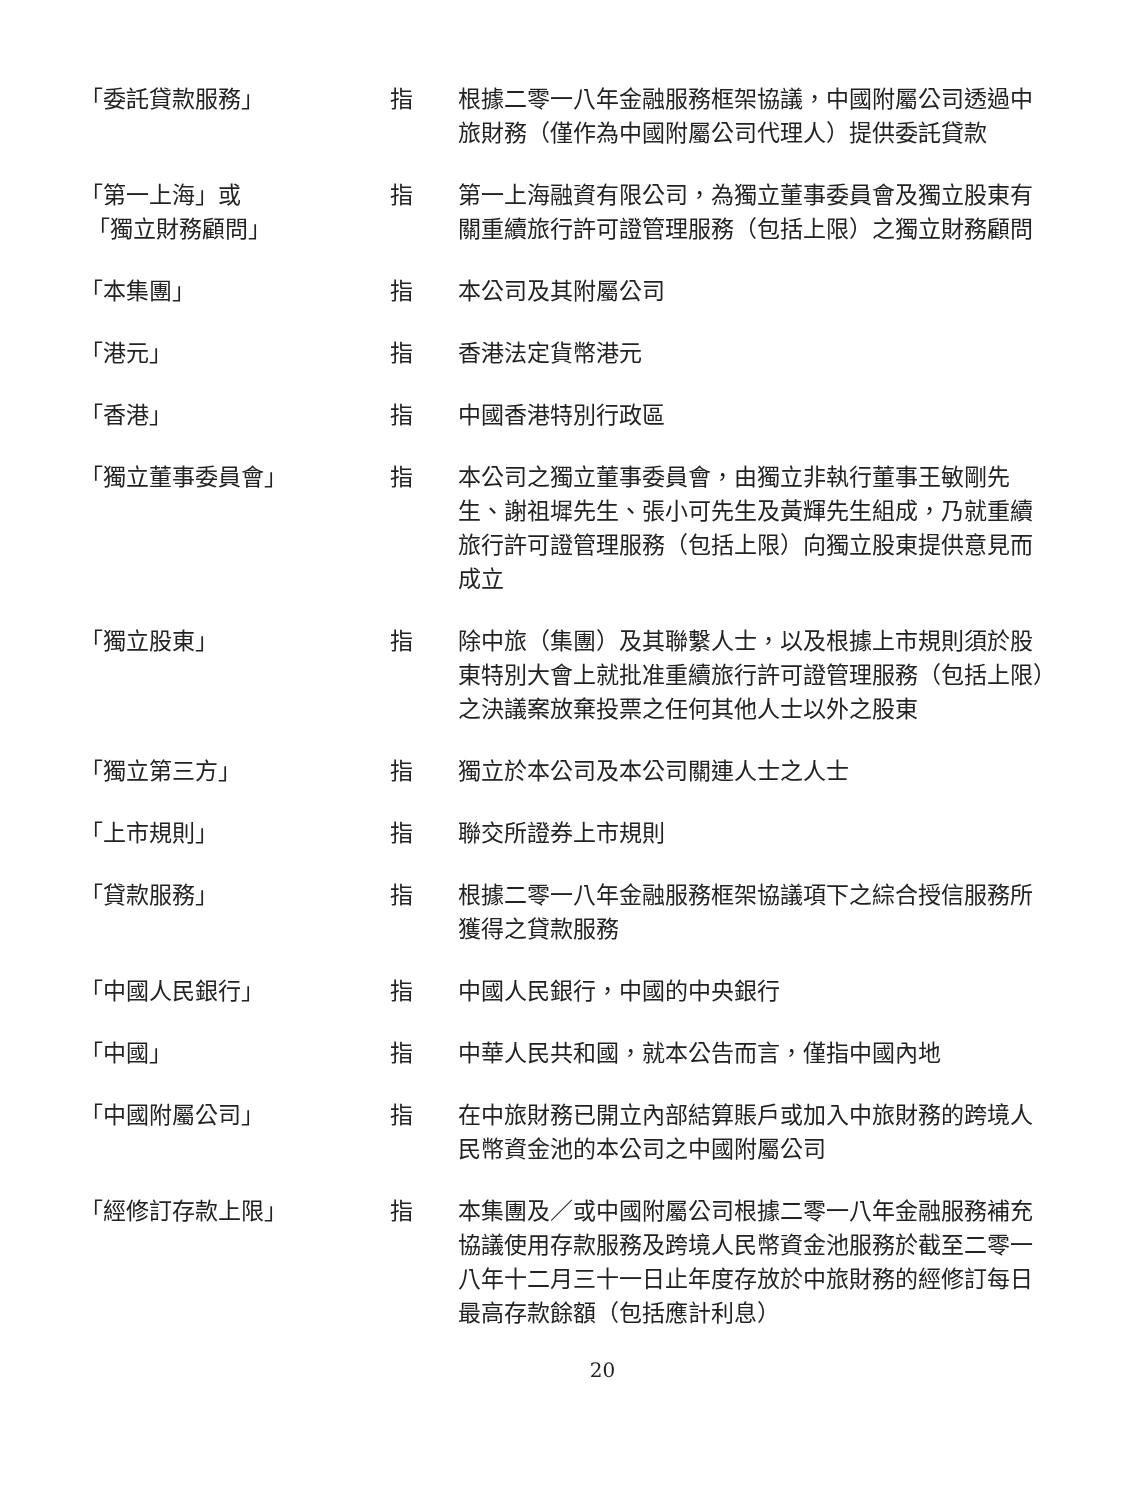「委託貸款服務」 指 根據二零一八年金融服務框架協議，中國附屬公司透過中旅財務（僅作為中國附屬公司代理人）提供委託貸款
「第一上海」或
「獨立財務顧問」
指 第一上海融資有限公司，為獨立董事委員會及獨立股東有關重續旅行許可證管理服務（包括上限）之獨立財務顧問
「本集團」 指 本公司及其附屬公司
「港元」 指 香港法定貨幣港元
「香港」 指 中國香港特別行政區
「獨立董事委員會」 指 本公司之獨立董事委員會，由獨立非執行董事王敏剛先生、謝祖墀先生、張小可先生及黃輝先生組成，乃就重續旅行許可證管理服務（包括上限）向獨立股東提供意見而成立
「獨立股東」 指 除中旅（集團）及其聯繫人士，以及根據上市規則須於股東特別大會上就批准重續旅行許可證管理服務（包括上限）之決議案放棄投票之任何其他人士以外之股東
「獨立第三方」 指 獨立於本公司及本公司關連人士之人士
「上市規則」 指 聯交所證券上市規則
「貸款服務」 指 根據二零一八年金融服務框架協議項下之綜合授信服務所獲得之貸款服務
「中國人民銀行」 指 中國人民銀行，中國的中央銀行
「中國」 指 中華人民共和國，就本公告而言，僅指中國內地
「中國附屬公司」 指 在中旅財務已開立內部結算賬戶或加入中旅財務的跨境人民幣資金池的本公司之中國附屬公司
「經修訂存款上限」 指 本集團及／或中國附屬公司根據二零一八年金融服務補充協議使用存款服務及跨境人民幣資金池服務於截至二零一八年十二月三十一日止年度存放於中旅財務的經修訂每日最高存款餘額（包括應計利息）
20